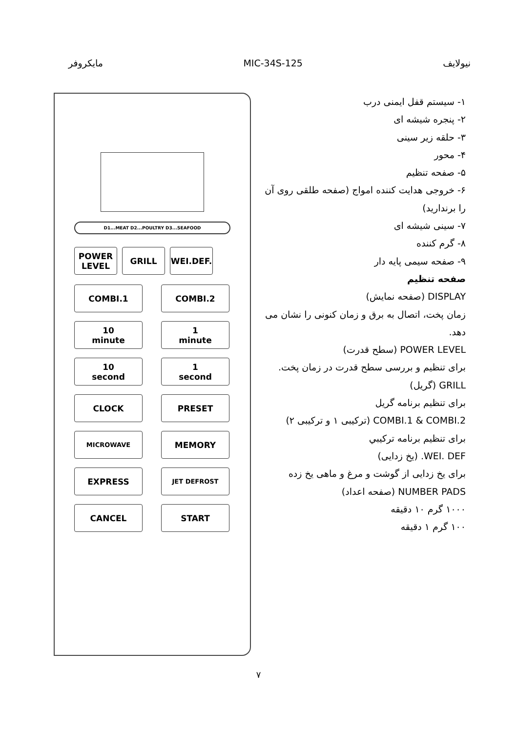مایکروفر MIC-34S-125 نیولایف
D1...MEAT D2...POULTRY D3...SEAFOOD
POWER
LEVEL
GRILL WEI.DEF.
COMBI.1
COMBI.2
10
minute
1
minute
10
second
1
second
CLOCK
PRESET
MICROWAVE
MEMORY
EXPRESS
JET DEFROST
CANCEL
START
۱- سیستم قفل ایمنی درب
۲- پنجره شیشه ای
۳- حلقه زیر سینی
۴- محور
۵- صفحه تنظیم
۶- خروجی هدایت کننده امواج (صفحه طلقی روی آن را برندارید)
۷- سینی شیشه ای
۸- گرم کننده
۹- صفحه سیمی پایه دار
صفحه تنظیم
DISPLAY (صفحه نمایش)
زمان پخت، اتصال به برق و زمان کنونی را نشان می دهد.
POWER LEVEL (سطح قدرت)
برای تنظیم و بررسی سطح قدرت در زمان پخت.
GRILL (گریل)
برای تنظیم برنامه گریل
COMBI.1 & COMBI.2 (ترکیبی ۱ و ترکیبی ۲)
برای تنظیم برنامه ترکیبي
WEI. DEF. (یخ زدایی)
برای یخ زدایی از گوشت و مرغ و ماهی یخ زده
NUMBER PADS (صفحه اعداد)
۱۰۰۰ گرم ۱۰ دقیقه
۱۰۰ گرم ۱ دقیقه
۷